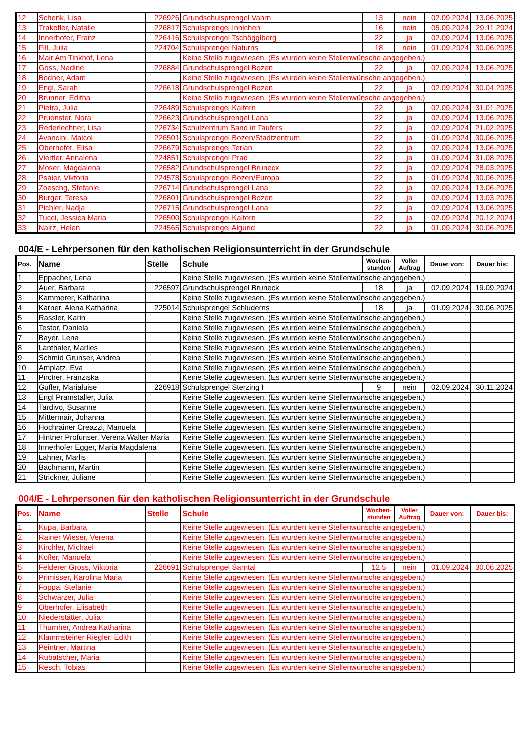| 12 | Schenk, Lisa | 226926 | Grundschulsprengel Vahrn | 13 | nein | 02.09.2024 | 13.06.2025 |
| 13 | Trakofler, Natalie | 226817 | Schulsprengel Innichen | 16 | nein | 05.09.2024 | 29.11.2024 |
| 14 | Innerhofer, Franz | 226416 | Schulsprengel Tschögglberg | 22 | ja | 02.09.2024 | 13.06.2025 |
| 15 | Fill, Julia | 224704 | Schulsprengel Naturns | 18 | nein | 01.09.2024 | 30.06.2025 |
| 16 | Mair Am Tinkhof, Lena | | Keine Stelle zugewiesen. (Es wurden keine Stellenwünsche angegeben.) | | | | |
| 17 | Goss, Nadine | 226884 | Grundschulsprengel Bozen | 22 | ja | 02.09.2024 | 13.06.2025 |
| 18 | Bodner, Adam | | Keine Stelle zugewiesen. (Es wurden keine Stellenwünsche angegeben.) | | | | |
| 19 | Engl, Sarah | 226618 | Grundschulsprengel Bozen | 22 | ja | 02.09.2024 | 30.04.2025 |
| 20 | Brunner, Editha | | Keine Stelle zugewiesen. (Es wurden keine Stellenwünsche angegeben.) | | | | |
| 21 | Pietra, Julia | 226489 | Schulsprengel Kaltern | 22 | ja | 02.09.2024 | 31.01.2025 |
| 22 | Pruenster, Nora | 226623 | Grundschulsprengel Lana | 22 | ja | 02.09.2024 | 13.06.2025 |
| 23 | Rederlechner, Lisa | 226734 | Schulzentrum Sand in Taufers | 22 | ja | 02.09.2024 | 21.02.2025 |
| 24 | Avancini, Maicol | 226501 | Schulsprengel Bozen/Stadtzentrum | 22 | ja | 01.09.2024 | 30.06.2025 |
| 25 | Oberhofer, Elisa | 226679 | Schulsprengel Terlan | 22 | ja | 02.09.2024 | 13.06.2025 |
| 26 | Viertler, Annalena | 224851 | Schulsprengel Prad | 22 | ja | 01.09.2024 | 31.08.2025 |
| 27 | Moser, Magdalena | 226582 | Grundschulsprengel Bruneck | 22 | ja | 02.09.2024 | 28.03.2025 |
| 28 | Psaier, Viktoria | 224578 | Schulsprengel Bozen/Europa | 22 | ja | 01.09.2024 | 30.06.2025 |
| 29 | Zoeschg, Stefanie | 226714 | Grundschulsprengel Lana | 22 | ja | 02.09.2024 | 13.06.2025 |
| 30 | Burger, Teresa | 226801 | Grundschulsprengel Bozen | 22 | ja | 02.09.2024 | 13.03.2025 |
| 31 | Pichler, Nadja | 226715 | Grundschulsprengel Lana | 22 | ja | 02.09.2024 | 13.06.2025 |
| 32 | Tucci, Jessica Maria | 226500 | Schulsprengel Kaltern | 22 | ja | 02.09.2024 | 20.12.2024 |
| 33 | Nairz, Helen | 224565 | Schulsprengel Algund | 22 | ja | 01.09.2024 | 30.06.2025 |
004/E - Lehrpersonen für den katholischen Religionsunterricht in der Grundschule
| Pos. | Name | Stelle | Schule | Wochen- stunden | Voller Auftrag | Dauer von: | Dauer bis: |
| --- | --- | --- | --- | --- | --- | --- | --- |
| 1 | Eppacher, Lena | | Keine Stelle zugewiesen. (Es wurden keine Stellenwünsche angegeben.) | | | | |
| 2 | Auer, Barbara | 226597 | Grundschulsprengel Bruneck | 18 | ja | 02.09.2024 | 19.09.2024 |
| 3 | Kammerer, Katharina | | Keine Stelle zugewiesen. (Es wurden keine Stellenwünsche angegeben.) | | | | |
| 4 | Karner, Alena Katharina | 225014 | Schulsprengel Schluderns | 18 | ja | 01.09.2024 | 30.06.2025 |
| 5 | Rassler, Karin | | Keine Stelle zugewiesen. (Es wurden keine Stellenwünsche angegeben.) | | | | |
| 6 | Testor, Daniela | | Keine Stelle zugewiesen. (Es wurden keine Stellenwünsche angegeben.) | | | | |
| 7 | Bayer, Lena | | Keine Stelle zugewiesen. (Es wurden keine Stellenwünsche angegeben.) | | | | |
| 8 | Lanthaler, Marlies | | Keine Stelle zugewiesen. (Es wurden keine Stellenwünsche angegeben.) | | | | |
| 9 | Schmid Grunser, Andrea | | Keine Stelle zugewiesen. (Es wurden keine Stellenwünsche angegeben.) | | | | |
| 10 | Amplatz, Eva | | Keine Stelle zugewiesen. (Es wurden keine Stellenwünsche angegeben.) | | | | |
| 11 | Pircher, Franziska | | Keine Stelle zugewiesen. (Es wurden keine Stellenwünsche angegeben.) | | | | |
| 12 | Gufler, Marialuise | 226918 | Schulsprengel Sterzing I | 9 | nein | 02.09.2024 | 30.11.2024 |
| 13 | Engl Pramstaller, Julia | | Keine Stelle zugewiesen. (Es wurden keine Stellenwünsche angegeben.) | | | | |
| 14 | Tardivo, Susanne | | Keine Stelle zugewiesen. (Es wurden keine Stellenwünsche angegeben.) | | | | |
| 15 | Mittermair, Johanna | | Keine Stelle zugewiesen. (Es wurden keine Stellenwünsche angegeben.) | | | | |
| 16 | Hochrainer Creazzi, Manuela | | Keine Stelle zugewiesen. (Es wurden keine Stellenwünsche angegeben.) | | | | |
| 17 | Hintner Profunser, Verena Walter Maria | | Keine Stelle zugewiesen. (Es wurden keine Stellenwünsche angegeben.) | | | | |
| 18 | Innerhofer Egger, Maria Magdalena | | Keine Stelle zugewiesen. (Es wurden keine Stellenwünsche angegeben.) | | | | |
| 19 | Lahner, Marlis | | Keine Stelle zugewiesen. (Es wurden keine Stellenwünsche angegeben.) | | | | |
| 20 | Bachmann, Martin | | Keine Stelle zugewiesen. (Es wurden keine Stellenwünsche angegeben.) | | | | |
| 21 | Strickner, Juliane | | Keine Stelle zugewiesen. (Es wurden keine Stellenwünsche angegeben.) | | | | |
004/E - Lehrpersonen für den katholischen Religionsunterricht in der Grundschule
| Pos. | Name | Stelle | Schule | Wochen- stunden | Voller Auftrag | Dauer von: | Dauer bis: |
| --- | --- | --- | --- | --- | --- | --- | --- |
| 1 | Kupa, Barbara | | Keine Stelle zugewiesen. (Es wurden keine Stellenwünsche angegeben.) | | | | |
| 2 | Rainer Wieser, Verena | | Keine Stelle zugewiesen. (Es wurden keine Stellenwünsche angegeben.) | | | | |
| 3 | Kirchler, Michael | | Keine Stelle zugewiesen. (Es wurden keine Stellenwünsche angegeben.) | | | | |
| 4 | Kofler, Manuela | | Keine Stelle zugewiesen. (Es wurden keine Stellenwünsche angegeben.) | | | | |
| 5 | Felderer Gross, Viktoria | 226691 | Schulsprengel Sarntal | 12,5 | nein | 01.09.2024 | 30.06.2025 |
| 6 | Primisser, Karolina Maria | | Keine Stelle zugewiesen. (Es wurden keine Stellenwünsche angegeben.) | | | | |
| 7 | Foppa, Stefanie | | Keine Stelle zugewiesen. (Es wurden keine Stellenwünsche angegeben.) | | | | |
| 8 | Schwärzer, Julia | | Keine Stelle zugewiesen. (Es wurden keine Stellenwünsche angegeben.) | | | | |
| 9 | Oberhofer, Elisabeth | | Keine Stelle zugewiesen. (Es wurden keine Stellenwünsche angegeben.) | | | | |
| 10 | Niederstätter, Julia | | Keine Stelle zugewiesen. (Es wurden keine Stellenwünsche angegeben.) | | | | |
| 11 | Thurnher, Andrea Katharina | | Keine Stelle zugewiesen. (Es wurden keine Stellenwünsche angegeben.) | | | | |
| 12 | Klammsteiner Riegler, Edith | | Keine Stelle zugewiesen. (Es wurden keine Stellenwünsche angegeben.) | | | | |
| 13 | Peintner, Martina | | Keine Stelle zugewiesen. (Es wurden keine Stellenwünsche angegeben.) | | | | |
| 14 | Rubatscher, Maria | | Keine Stelle zugewiesen. (Es wurden keine Stellenwünsche angegeben.) | | | | |
| 15 | Resch, Tobias | | Keine Stelle zugewiesen. (Es wurden keine Stellenwünsche angegeben.) | | | | |